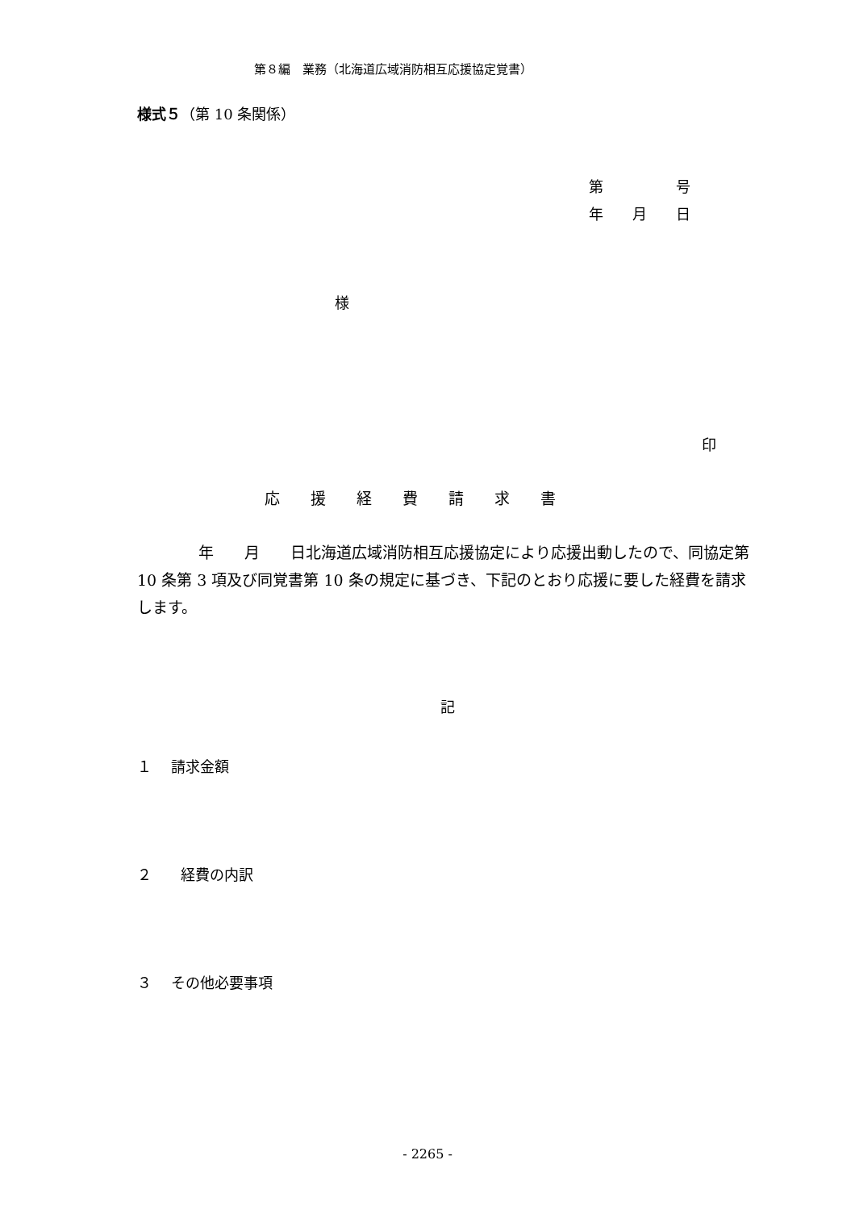第８編　業務（北海道広域消防相互応援協定覚書）
様式５（第 10 条関係）
第　　　　　号 年　　月　　日
様
印
応　　援　　経　　費　　請　　求　　書
　　　　年　　月　　日北海道広域消防相互応援協定により応援出動したので、同協定第 10 条第 3 項及び同覚書第 10 条の規定に基づき、下記のとおり応援に要した経費を請求します。
記
１　 請求金額
２　　経費の内訳
３　 その他必要事項
- 2265 -